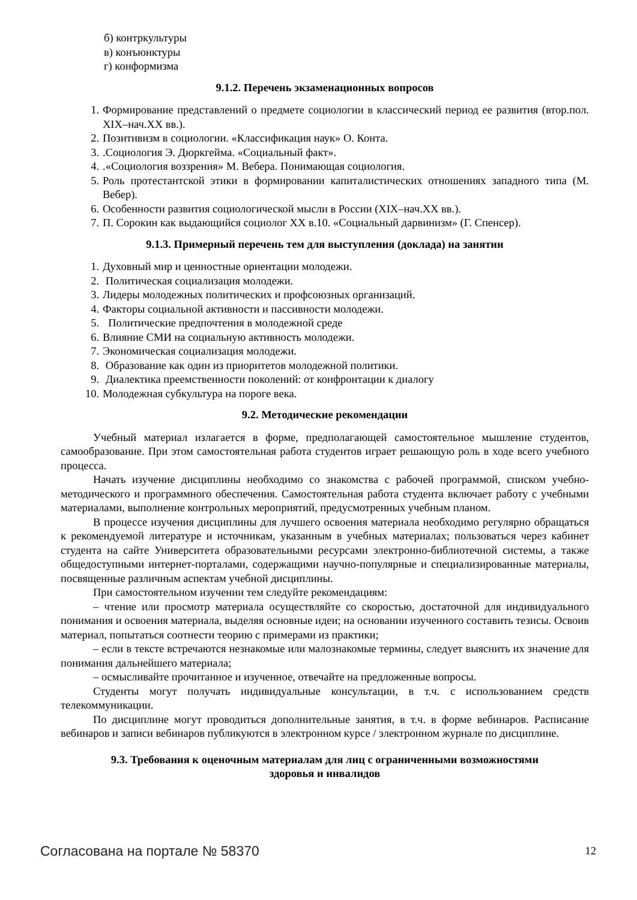б) контркультуры
в) конъюнктуры
г) конформизма
9.1.2. Перечень экзаменационных вопросов
1. Формирование представлений о предмете социологии в классический период ее развития (втор.пол. XIX–нач.XX вв.).
2. Позитивизм в социологии. «Классификация наук» О. Конта.
3..Социология Э. Дюркгейма. «Социальный факт».
4..«Социология воззрения» М. Вебера. Понимающая социология.
5. Роль протестантской этики в формировании капиталистических отношениях западного типа (М. Вебер).
6. Особенности развития социологической мысли в России (XIX–нач.XX вв.).
7. П. Сорокин как выдающийся социолог XX в.10. «Социальный дарвинизм» (Г. Спенсер).
9.1.3. Примерный перечень тем для выступления (доклада) на занятии
1. Духовный мир и ценностные ориентации молодежи.
2. Политическая социализация молодежи.
3. Лидеры молодежных политических и профсоюзных организаций.
4. Факторы социальной активности и пассивности молодежи.
5. Политические предпочтения в молодежной среде
6. Влияние СМИ на социальную активность молодежи.
7. Экономическая социализация молодежи.
8. Образование как один из приоритетов молодежной политики.
9. Диалектика преемственности поколений: от конфронтации к диалогу
10. Молодежная субкультура на пороге века.
9.2. Методические рекомендации
Учебный материал излагается в форме, предполагающей самостоятельное мышление студентов, самообразование. При этом самостоятельная работа студентов играет решающую роль в ходе всего учебного процесса.
Начать изучение дисциплины необходимо со знакомства с рабочей программой, списком учебно-методического и программного обеспечения. Самостоятельная работа студента включает работу с учебными материалами, выполнение контрольных мероприятий, предусмотренных учебным планом.
В процессе изучения дисциплины для лучшего освоения материала необходимо регулярно обращаться к рекомендуемой литературе и источникам, указанным в учебных материалах; пользоваться через кабинет студента на сайте Университета образовательными ресурсами электронно-библиотечной системы, а также общедоступными интернет-порталами, содержащими научно-популярные и специализированные материалы, посвященные различным аспектам учебной дисциплины.
При самостоятельном изучении тем следуйте рекомендациям:
– чтение или просмотр материала осуществляйте со скоростью, достаточной для индивидуального понимания и освоения материала, выделяя основные идеи; на основании изученного составить тезисы. Освоив материал, попытаться соотнести теорию с примерами из практики;
– если в тексте встречаются незнакомые или малознакомые термины, следует выяснить их значение для понимания дальнейшего материала;
– осмысливайте прочитанное и изученное, отвечайте на предложенные вопросы.
Студенты могут получать индивидуальные консультации, в т.ч. с использованием средств телекоммуникации.
По дисциплине могут проводиться дополнительные занятия, в т.ч. в форме вебинаров. Расписание вебинаров и записи вебинаров публикуются в электронном курсе / электронном журнале по дисциплине.
9.3. Требования к оценочным материалам для лиц с ограниченными возможностями
здоровья и инвалидов
Согласована на портале № 58370 12